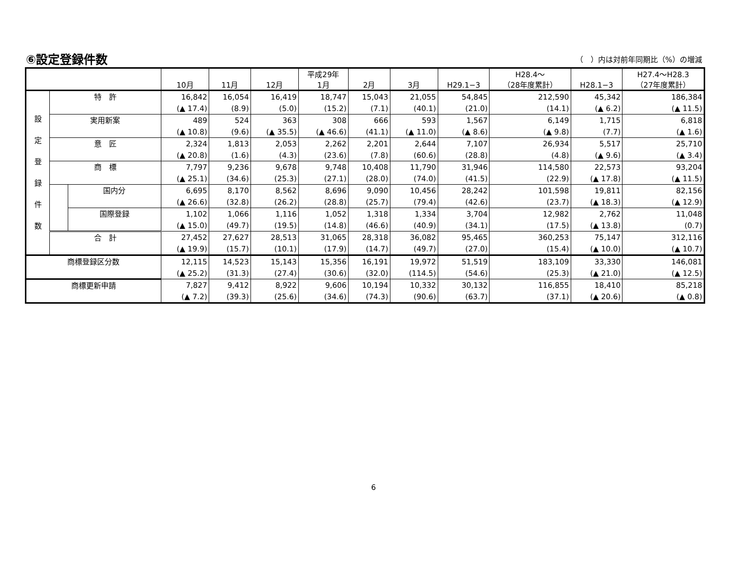⑥設定登録件数
（　）内は対前年同期比（%）の増減
| | | | 10月 | 11月 | 12月 | 平成29年 1月 | 2月 | 3月 | H29.1−3 | H28.4〜 （28年度累計） | H28.1−3 | H27.4〜H28.3 （27年度累計） |
| --- | --- | --- | --- | --- | --- | --- | --- | --- | --- | --- | --- | --- |
| 設 定 登 録 件 数 | 特 許 | | 16,842 | 16,054 | 16,419 | 18,747 | 15,043 | 21,055 | 54,845 | 212,590 | 45,342 | 186,384 |
| | | | (▲ 17.4) | (8.9) | (5.0) | (15.2) | (7.1) | (40.1) | (21.0) | (14.1) | (▲ 6.2) | (▲ 11.5) |
| | 実用新案 | | 489 | 524 | 363 | 308 | 666 | 593 | 1,567 | 6,149 | 1,715 | 6,818 |
| | | | (▲ 10.8) | (9.6) | (▲ 35.5) | (▲ 46.6) | (41.1) | (▲ 11.0) | (▲ 8.6) | (▲ 9.8) | (7.7) | (▲ 1.6) |
| | 意 匠 | | 2,324 | 1,813 | 2,053 | 2,262 | 2,201 | 2,644 | 7,107 | 26,934 | 5,517 | 25,710 |
| | | | (▲ 20.8) | (1.6) | (4.3) | (23.6) | (7.8) | (60.6) | (28.8) | (4.8) | (▲ 9.6) | (▲ 3.4) |
| | 商 標 | | 7,797 | 9,236 | 9,678 | 9,748 | 10,408 | 11,790 | 31,946 | 114,580 | 22,573 | 93,204 |
| | | | (▲ 25.1) | (34.6) | (25.3) | (27.1) | (28.0) | (74.0) | (41.5) | (22.9) | (▲ 17.8) | (▲ 11.5) |
| | | 国内分 | 6,695 | 8,170 | 8,562 | 8,696 | 9,090 | 10,456 | 28,242 | 101,598 | 19,811 | 82,156 |
| | | | (▲ 26.6) | (32.8) | (26.2) | (28.8) | (25.7) | (79.4) | (42.6) | (23.7) | (▲ 18.3) | (▲ 12.9) |
| | | 国際登録 | 1,102 | 1,066 | 1,116 | 1,052 | 1,318 | 1,334 | 3,704 | 12,982 | 2,762 | 11,048 |
| | | | (▲ 15.0) | (49.7) | (19.5) | (14.8) | (46.6) | (40.9) | (34.1) | (17.5) | (▲ 13.8) | (0.7) |
| | 合 計 | | 27,452 | 27,627 | 28,513 | 31,065 | 28,318 | 36,082 | 95,465 | 360,253 | 75,147 | 312,116 |
| | | | (▲ 19.9) | (15.7) | (10.1) | (17.9) | (14.7) | (49.7) | (27.0) | (15.4) | (▲ 10.0) | (▲ 10.7) |
| 商標登録区分数 | | | 12,115 | 14,523 | 15,143 | 15,356 | 16,191 | 19,972 | 51,519 | 183,109 | 33,330 | 146,081 |
| | | | (▲ 25.2) | (31.3) | (27.4) | (30.6) | (32.0) | (114.5) | (54.6) | (25.3) | (▲ 21.0) | (▲ 12.5) |
| 商標更新申請 | | | 7,827 | 9,412 | 8,922 | 9,606 | 10,194 | 10,332 | 30,132 | 116,855 | 18,410 | 85,218 |
| | | | (▲ 7.2) | (39.3) | (25.6) | (34.6) | (74.3) | (90.6) | (63.7) | (37.1) | (▲ 20.6) | (▲ 0.8) |
6